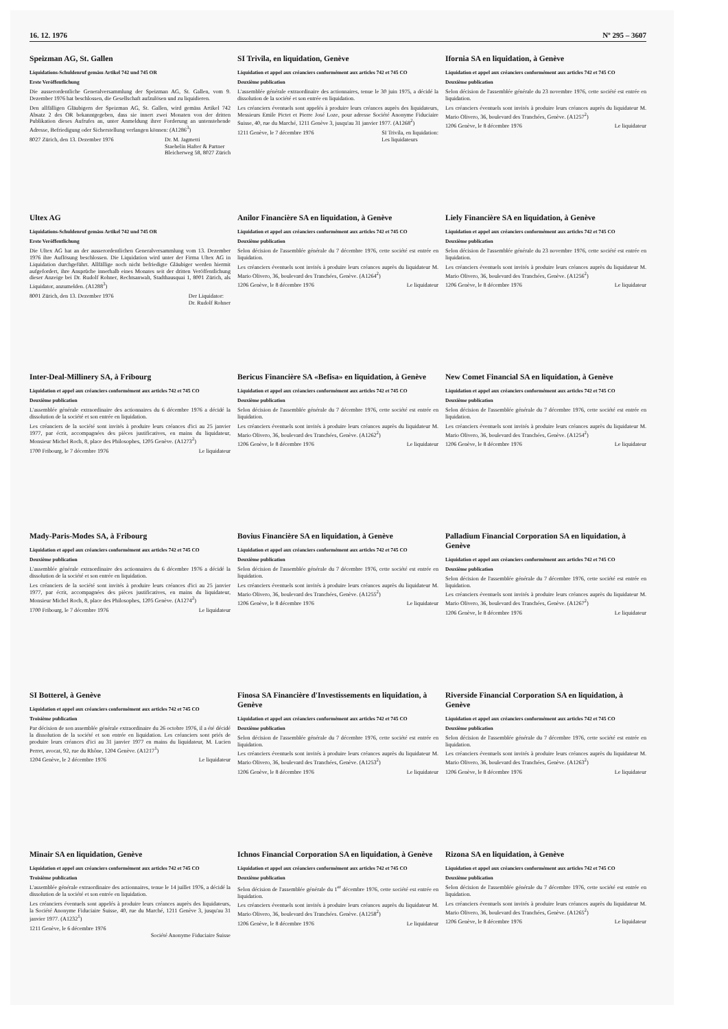16. 12. 1976 Nº 295 – 3607
Speizman AG, St. Gallen
Liquidations-Schuldenruf gemäss Artikel 742 und 745 OR
Erste Veröffentlichung
Die ausserordentliche Generalversammlung der Speizman AG, St. Gallen, vom 9. Dezember 1976 hat beschlossen, die Gesellschaft aufzulösen und zu liquidieren.
Den allfälligen Gläubigern der Speizman AG, St. Gallen, wird gemäss Artikel 742 Absatz 2 des OR bekanntgegeben, dass sie innert zwei Monaten von der dritten Publikation dieses Aufrufes an, unter Anmeldung ihrer Forderung an untenstehende Adresse, Befriedigung oder Sicherstellung verlangen können: (A1286<sup>3</sup>)
8027 Zürich, den 13. Dezember 1976 Dr. M. Jagmetti
Staehelin Hafter & Partner
Bleicherweg 58, 8027 Zürich
SI Trivila, en liquidation, Genève
Liquidation et appel aux créanciers conformément aux articles 742 et 745 CO
Deuxième publication
L'assemblée générale extraordinaire des actionnaires, tenue le 30 juin 1975, a décidé la dissolution de la société et son entrée en liquidation.
Les créanciers éventuels sont appelés à produire leurs créances auprès des liquidateurs, Messieurs Emile Pictet et Pierre José Loze, pour adresse Société Anonyme Fiduciaire Suisse, 40, rue du Marché, 1211 Genève 3, jusqu'au 31 janvier 1977. (A1268<sup>2</sup>)
1211 Genève, le 7 décembre 1976 SI Trivila, en liquidation:
Les liquidateurs
Ifornia SA en liquidation, à Genève
Liquidation et appel aux créanciers conformément aux articles 742 et 745 CO
Deuxième publication
Selon décision de l'assemblée générale du 23 novembre 1976, cette société est entrée en liquidation.
Les créanciers éventuels sont invités à produire leurs créances auprès du liquidateur M. Mario Olivero, 36, boulevard des Tranchées, Genève. (A1257<sup>2</sup>)
1206 Genève, le 8 décembre 1976 Le liquidateur
Ultex AG
Liquidations-Schuldenruf gemäss Artikel 742 und 745 OR
Erste Veröffentlichung
Die Ultex AG hat an der ausserordentlichen Generalversammlung vom 13. Dezember 1976 ihre Auflösung beschlossen. Die Liquidation wird unter der Firma Ultex AG in Liquidation durchgeführt. Allfällige noch nicht befriedigte Gläubiger werden hiermit aufgefordert, ihre Ansprüche innerhalb eines Monates seit der dritten Veröffentlichung dieser Anzeige bei Dr. Rudolf Rohner, Rechtsanwalt, Stadthausquai 1, 8001 Zürich, als Liquidator, anzumelden. (A1288<sup>3</sup>)
8001 Zürich, den 13. Dezember 1976 Der Liquidator:
Dr. Rudolf Rohner
Anilor Financière SA en liquidation, à Genève
Liquidation et appel aux créanciers conformément aux articles 742 et 745 CO
Deuxième publication
Selon décision de l'assemblée générale du 7 décembre 1976, cette société est entrée en liquidation.
Les créanciers éventuels sont invités à produire leurs créances auprès du liquidateur M. Mario Olivero, 36, boulevard des Tranchées, Genève. (A1264<sup>2</sup>)
1206 Genève, le 8 décembre 1976 Le liquidateur
Liely Financière SA en liquidation, à Genève
Liquidation et appel aux créanciers conformément aux articles 742 et 745 CO
Deuxième publication
Selon décision de l'assemblée générale du 23 novembre 1976, cette société est entrée en liquidation.
Les créanciers éventuels sont invités à produire leurs créances auprès du liquidateur M. Mario Olivero, 36, boulevard des Tranchées, Genève. (A1256<sup>2</sup>)
1206 Genève, le 8 décembre 1976 Le liquidateur
Inter-Deal-Millinery SA, à Fribourg
Liquidation et appel aux créanciers conformément aux articles 742 et 745 CO
Deuxième publication
L'assemblée générale extraordinaire des actionnaires du 6 décembre 1976 a décidé la dissolution de la société et son entrée en liquidation.
Les créanciers de la société sont invités à produire leurs créances d'ici au 25 janvier 1977, par écrit, accompagnées des pièces justificatives, en mains du liquidateur, Monsieur Michel Roch, 8, place des Philosophes, 1205 Genève. (A1273<sup>2</sup>)
1700 Fribourg, le 7 décembre 1976 Le liquidateur
Bericus Financière SA «Befisa» en liquidation, à Genève
Liquidation et appel aux créanciers conformément aux articles 742 et 745 CO
Deuxième publication
Selon décision de l'assemblée générale du 7 décembre 1976, cette société est entrée en liquidation.
Les créanciers éventuels sont invités à produire leurs créances auprès du liquidateur M. Mario Olivero, 36, boulevard des Tranchées, Genève. (A1262<sup>2</sup>)
1206 Genève, le 8 décembre 1976 Le liquidateur
New Comet Financial SA en liquidation, à Genève
Liquidation et appel aux créanciers conformément aux articles 742 et 745 CO
Deuxième publication
Selon décision de l'assemblée générale du 7 décembre 1976, cette société est entrée en liquidation.
Les créanciers éventuels sont invités à produire leurs créances auprès du liquidateur M. Mario Olivero, 36, boulevard des Tranchées, Genève. (A1254<sup>2</sup>)
1206 Genève, le 8 décembre 1976 Le liquidateur
Mady-Paris-Modes SA, à Fribourg
Liquidation et appel aux créanciers conformément aux articles 742 et 745 CO
Deuxième publication
L'assemblée générale extraordinaire des actionnaires du 6 décembre 1976 a décidé la dissolution de la société et son entrée en liquidation.
Les créanciers de la société sont invités à produire leurs créances d'ici au 25 janvier 1977, par écrit, accompagnées des pièces justificatives, en mains du liquidateur, Monsieur Michel Roch, 8, place des Philosophes, 1205 Genève. (A1274<sup>2</sup>)
1700 Fribourg, le 7 décembre 1976 Le liquidateur
Bovius Financière SA en liquidation, à Genève
Liquidation et appel aux créanciers conformément aux articles 742 et 745 CO
Deuxième publication
Selon décision de l'assemblée générale du 7 décembre 1976, cette société est entrée en liquidation.
Les créanciers éventuels sont invités à produire leurs créances auprès du liquidateur M. Mario Olivero, 36, boulevard des Tranchées, Genève. (A1255<sup>2</sup>)
1206 Genève, le 8 décembre 1976 Le liquidateur
Palladium Financial Corporation SA en liquidation, à Genève
Liquidation et appel aux créanciers conformément aux articles 742 et 745 CO
Deuxième publication
Selon décision de l'assemblée générale du 7 décembre 1976, cette société est entrée en liquidation.
Les créanciers éventuels sont invités à produire leurs créances auprès du liquidateur M. Mario Olivero, 36, boulevard des Tranchées, Genève. (A1267<sup>2</sup>)
1206 Genève, le 8 décembre 1976 Le liquidateur
SI Botterel, à Genève
Liquidation et appel aux créanciers conformément aux articles 742 et 745 CO
Troisième publication
Par décision de son assemblée générale extraordinaire du 26 octobre 1976, il a été décidé la dissolution de la société et son entrée en liquidation. Les créanciers sont priés de produire leurs créances d'ici au 31 janvier 1977 en mains du liquidateur, M. Lucien Perret, avocat, 92, rue du Rhône, 1204 Genève. (A1217<sup>1</sup>)
1204 Genève, le 2 décembre 1976 Le liquidateur
Finosa SA Financière d'Investissements en liquidation, à Genève
Liquidation et appel aux créanciers conformément aux articles 742 et 745 CO
Deuxième publication
Selon décision de l'assemblée générale du 7 décembre 1976, cette société est entrée en liquidation.
Les créanciers éventuels sont invités à produire leurs créances auprès du liquidateur M. Mario Olivero, 36, boulevard des Tranchées, Genève. (A1253<sup>2</sup>)
1206 Genève, le 8 décembre 1976 Le liquidateur
Riverside Financial Corporation SA en liquidation, à Genève
Liquidation et appel aux créanciers conformément aux articles 742 et 745 CO
Deuxième publication
Selon décision de l'assemblée générale du 7 décembre 1976, cette société est entrée en liquidation.
Les créanciers éventuels sont invités à produire leurs créances auprès du liquidateur M. Mario Olivero, 36, boulevard des Tranchées, Genève. (A1263<sup>2</sup>)
1206 Genève, le 8 décembre 1976 Le liquidateur
Minair SA en liquidation, Genève
Liquidation et appel aux créanciers conformément aux articles 742 et 745 CO
Troisième publication
L'assemblée générale extraordinaire des actionnaires, tenue le 14 juillet 1976, a décidé la dissolution de la société et son entrée en liquidation.
Les créanciers éventuels sont appelés à produire leurs créances auprès des liquidateurs, la Société Anonyme Fiduciaire Suisse, 40, rue du Marché, 1211 Genève 3, jusqu'au 31 janvier 1977. (A1232<sup>1</sup>)
1211 Genève, le 6 décembre 1976
Société Anonyme Fiduciaire Suisse
Ichnos Financial Corporation SA en liquidation, à Genève
Liquidation et appel aux créanciers conformément aux articles 742 et 745 CO
Deuxième publication
Selon décision de l'assemblée générale du 1<sup>er</sup> décembre 1976, cette société est entrée en liquidation.
Les créanciers éventuels sont invités à produire leurs créances auprès du liquidateur M. Mario Olivero, 36, boulevard des Tranchées. Genève. (A1258<sup>2</sup>)
1206 Genève, le 8 décembre 1976 Le liquidateur
Rizona SA en liquidation, à Genève
Liquidation et appel aux créanciers conformément aux articles 742 et 745 CO
Deuxième publication
Selon décision de l'assemblée générale du 7 décembre 1976, cette société est entrée en liquidation.
Les créanciers éventuels sont invités à produire leurs créances auprès du liquidateur M. Mario Olivero, 36, boulevard des Tranchées, Genève. (A1265<sup>2</sup>)
1206 Genève, le 8 décembre 1976 Le liquidateur